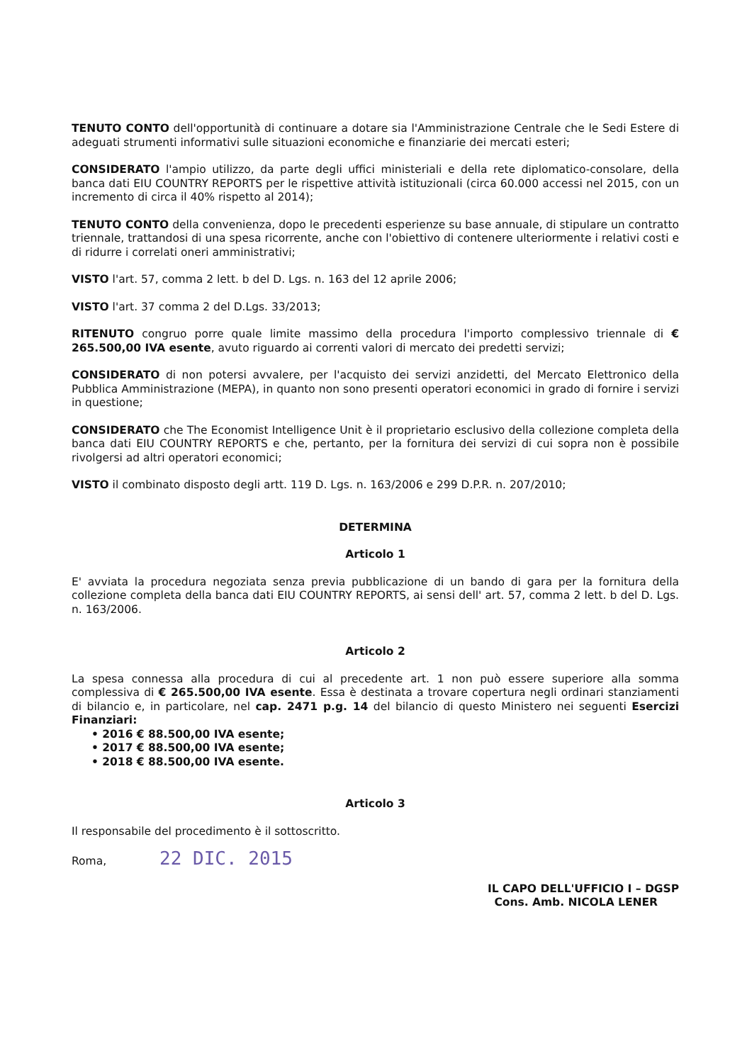TENUTO CONTO dell'opportunità di continuare a dotare sia l'Amministrazione Centrale che le Sedi Estere di adeguati strumenti informativi sulle situazioni economiche e finanziarie dei mercati esteri;
CONSIDERATO l'ampio utilizzo, da parte degli uffici ministeriali e della rete diplomatico-consolare, della banca dati EIU COUNTRY REPORTS per le rispettive attività istituzionali (circa 60.000 accessi nel 2015, con un incremento di circa il 40% rispetto al 2014);
TENUTO CONTO della convenienza, dopo le precedenti esperienze su base annuale, di stipulare un contratto triennale, trattandosi di una spesa ricorrente, anche con l'obiettivo di contenere ulteriormente i relativi costi e di ridurre i correlati oneri amministrativi;
VISTO l'art. 57, comma 2 lett. b del D. Lgs. n. 163 del 12 aprile 2006;
VISTO l'art. 37 comma 2 del D.Lgs. 33/2013;
RITENUTO congruo porre quale limite massimo della procedura l'importo complessivo triennale di € 265.500,00 IVA esente, avuto riguardo ai correnti valori di mercato dei predetti servizi;
CONSIDERATO di non potersi avvalere, per l'acquisto dei servizi anzidetti, del Mercato Elettronico della Pubblica Amministrazione (MEPA), in quanto non sono presenti operatori economici in grado di fornire i servizi in questione;
CONSIDERATO che The Economist Intelligence Unit è il proprietario esclusivo della collezione completa della banca dati EIU COUNTRY REPORTS e che, pertanto, per la fornitura dei servizi di cui sopra non è possibile rivolgersi ad altri operatori economici;
VISTO il combinato disposto degli artt. 119 D. Lgs. n. 163/2006 e 299 D.P.R. n. 207/2010;
DETERMINA
Articolo 1
E' avviata la procedura negoziata senza previa pubblicazione di un bando di gara per la fornitura della collezione completa della banca dati EIU COUNTRY REPORTS, ai sensi dell' art. 57, comma 2 lett. b del D. Lgs. n. 163/2006.
Articolo 2
La spesa connessa alla procedura di cui al precedente art. 1 non può essere superiore alla somma complessiva di € 265.500,00 IVA esente. Essa è destinata a trovare copertura negli ordinari stanziamenti di bilancio e, in particolare, nel cap. 2471 p.g. 14 del bilancio di questo Ministero nei seguenti Esercizi Finanziari:
• 2016 € 88.500,00 IVA esente;
• 2017 € 88.500,00 IVA esente;
• 2018 € 88.500,00 IVA esente.
Articolo 3
Il responsabile del procedimento è il sottoscritto.
Roma, 22 DIC. 2015
IL CAPO DELL'UFFICIO I – DGSP
Cons. Amb. NICOLA LENER